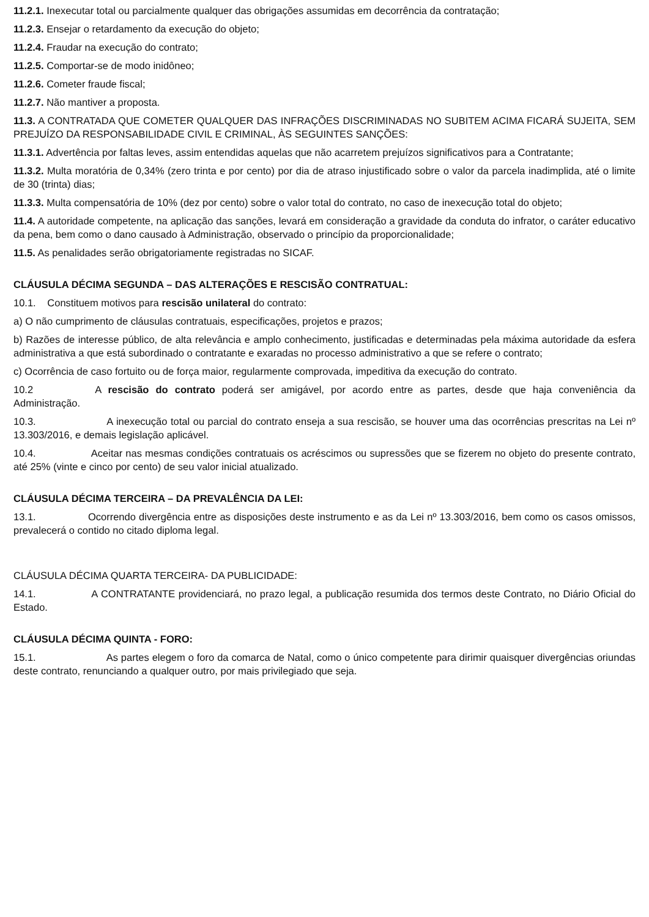11.2.1. Inexecutar total ou parcialmente qualquer das obrigações assumidas em decorrência da contratação;
11.2.3. Ensejar o retardamento da execução do objeto;
11.2.4. Fraudar na execução do contrato;
11.2.5. Comportar-se de modo inidôneo;
11.2.6. Cometer fraude fiscal;
11.2.7. Não mantiver a proposta.
11.3. A CONTRATADA QUE COMETER QUALQUER DAS INFRAÇÕES DISCRIMINADAS NO SUBITEM ACIMA FICARÁ SUJEITA, SEM PREJUÍZO DA RESPONSABILIDADE CIVIL E CRIMINAL, ÀS SEGUINTES SANÇÕES:
11.3.1. Advertência por faltas leves, assim entendidas aquelas que não acarretem prejuízos significativos para a Contratante;
11.3.2. Multa moratória de 0,34% (zero trinta e por cento) por dia de atraso injustificado sobre o valor da parcela inadimplida, até o limite de 30 (trinta) dias;
11.3.3. Multa compensatória de 10% (dez por cento) sobre o valor total do contrato, no caso de inexecução total do objeto;
11.4. A autoridade competente, na aplicação das sanções, levará em consideração a gravidade da conduta do infrator, o caráter educativo da pena, bem como o dano causado à Administração, observado o princípio da proporcionalidade;
11.5. As penalidades serão obrigatoriamente registradas no SICAF.
CLÁUSULA DÉCIMA SEGUNDA – DAS ALTERAÇÕES E RESCISÃO CONTRATUAL:
10.1. Constituem motivos para rescisão unilateral do contrato:
a) O não cumprimento de cláusulas contratuais, especificações, projetos e prazos;
b) Razões de interesse público, de alta relevância e amplo conhecimento, justificadas e determinadas pela máxima autoridade da esfera administrativa a que está subordinado o contratante e exaradas no processo administrativo a que se refere o contrato;
c) Ocorrência de caso fortuito ou de força maior, regularmente comprovada, impeditiva da execução do contrato.
10.2 A rescisão do contrato poderá ser amigável, por acordo entre as partes, desde que haja conveniência da Administração.
10.3. A inexecução total ou parcial do contrato enseja a sua rescisão, se houver uma das ocorrências prescritas na Lei nº 13.303/2016, e demais legislação aplicável.
10.4. Aceitar nas mesmas condições contratuais os acréscimos ou supressões que se fizerem no objeto do presente contrato, até 25% (vinte e cinco por cento) de seu valor inicial atualizado.
CLÁUSULA DÉCIMA TERCEIRA – DA PREVALÊNCIA DA LEI:
13.1. Ocorrendo divergência entre as disposições deste instrumento e as da Lei nº 13.303/2016, bem como os casos omissos, prevalecerá o contido no citado diploma legal.
CLÁUSULA DÉCIMA QUARTA TERCEIRA- DA PUBLICIDADE:
14.1. A CONTRATANTE providenciará, no prazo legal, a publicação resumida dos termos deste Contrato, no Diário Oficial do Estado.
CLÁUSULA DÉCIMA QUINTA - FORO:
15.1. As partes elegem o foro da comarca de Natal, como o único competente para dirimir quaisquer divergências oriundas deste contrato, renunciando a qualquer outro, por mais privilegiado que seja.